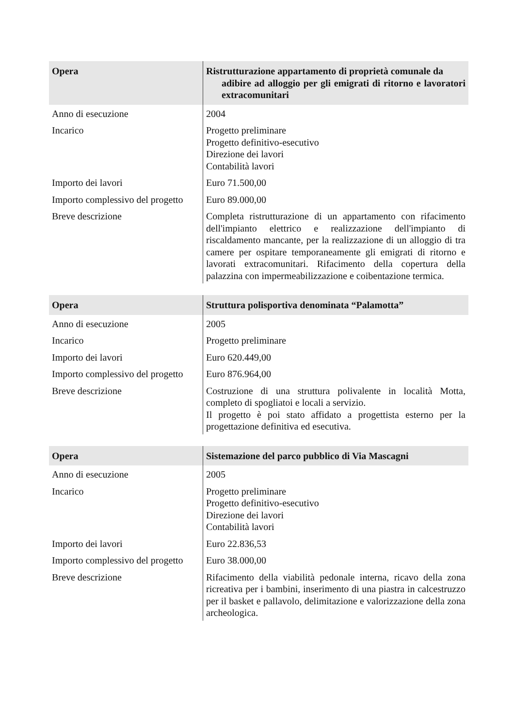| Opera | Ristrutturazione appartamento di proprietà comunale da adibire ad alloggio per gli emigrati di ritorno e lavoratori extracomunitari |
| --- | --- |
| Anno di esecuzione | 2004 |
| Incarico | Progetto preliminare Progetto definitivo-esecutivo Direzione dei lavori Contabilità lavori |
| Importo dei lavori | Euro 71.500,00 |
| Importo complessivo del progetto | Euro 89.000,00 |
| Breve descrizione | Completa ristrutturazione di un appartamento con rifacimento dell'impianto elettrico e realizzazione dell'impianto di riscaldamento mancante, per la realizzazione di un alloggio di tra camere per ospitare temporaneamente gli emigrati di ritorno e lavorati extracomunitari. Rifacimento della copertura della palazzina con impermeabilizzazione e coibentazione termica. |
| Opera | Struttura polisportiva denominata “Palamotta” |
| --- | --- |
| Anno di esecuzione | 2005 |
| Incarico | Progetto preliminare |
| Importo dei lavori | Euro 620.449,00 |
| Importo complessivo del progetto | Euro 876.964,00 |
| Breve descrizione | Costruzione di una struttura polivalente in località Motta, completo di spogliatoi e locali a servizio. Il progetto è poi stato affidato a progettista esterno per la progettazione definitiva ed esecutiva. |
| Opera | Sistemazione del parco pubblico di Via Mascagni |
| --- | --- |
| Anno di esecuzione | 2005 |
| Incarico | Progetto preliminare Progetto definitivo-esecutivo Direzione dei lavori Contabilità lavori |
| Importo dei lavori | Euro 22.836,53 |
| Importo complessivo del progetto | Euro 38.000,00 |
| Breve descrizione | Rifacimento della viabilità pedonale interna, ricavo della zona ricreativa per i bambini, inserimento di una piastra in calcestruzzo per il basket e pallavolo, delimitazione e valorizzazione della zona archeologica. |